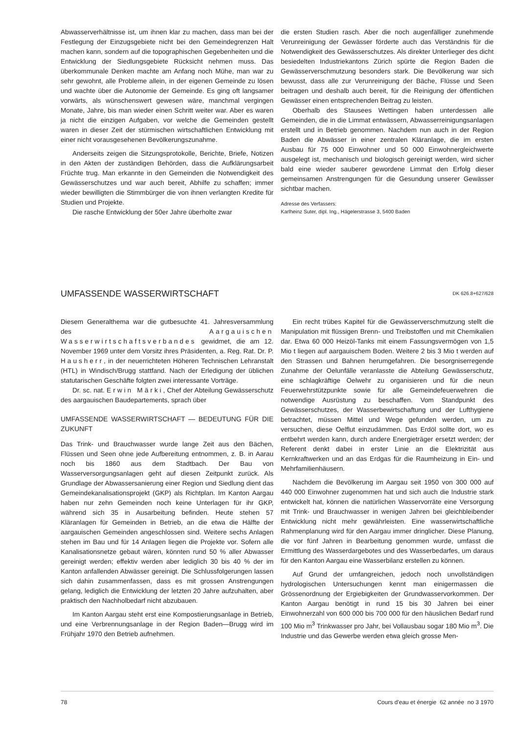Abwasserverhältnisse ist, um ihnen klar zu machen, dass man bei der Festlegung der Einzugsgebiete nicht bei den Gemeindegrenzen Halt machen kann, sondern auf die topographischen Gegebenheiten und die Entwicklung der Siedlungsgebiete Rücksicht nehmen muss. Das überkommunale Denken machte am Anfang noch Mühe, man war zu sehr gewohnt, alle Probleme allein, in der eigenen Gemeinde zu lösen und wachte über die Autonomie der Gemeinde. Es ging oft langsamer vorwärts, als wünschenswert gewesen wäre, manchmal vergingen Monate, Jahre, bis man wieder einen Schritt weiter war. Aber es waren ja nicht die einzigen Aufgaben, vor welche die Gemeinden gestellt waren in dieser Zeit der stürmischen wirtschaftlichen Entwicklung mit einer nicht vorausgesehenen Bevölkerungszunahme.
Anderseits zeigen die Sitzungsprotokolle, Berichte, Briefe, Notizen in den Akten der zuständigen Behörden, dass die Aufklärungsarbeit Früchte trug. Man erkannte in den Gemeinden die Notwendigkeit des Gewässerschutzes und war auch bereit, Abhilfe zu schaffen; immer wieder bewilligten die Stimmbürger die von ihnen verlangten Kredite für Studien und Projekte.
Die rasche Entwicklung der 50er Jahre überholte zwar
die ersten Studien rasch. Aber die noch augenfälliger zunehmende Verunreinigung der Gewässer förderte auch das Verständnis für die Notwendigkeit des Gewässerschutzes. Als direkter Unterlieger des dicht besiedelten Industriekantons Zürich spürte die Region Baden die Gewässerverschmutzung besonders stark. Die Bevölkerung war sich bewusst, dass alle zur Verunreinigung der Bäche, Flüsse und Seen beitragen und deshalb auch bereit, für die Reinigung der öffentlichen Gewässer einen entsprechenden Beitrag zu leisten.
Oberhalb des Stausees Wettingen haben unterdessen alle Gemeinden, die in die Limmat entwässern, Abwasserreinigungsanlagen erstellt und in Betrieb genommen. Nachdem nun auch in der Region Baden die Abwässer in einer zentralen Kläranlage, die im ersten Ausbau für 75 000 Einwohner und 50 000 Einwohnergleichwerte ausgelegt ist, mechanisch und biologisch gereinigt werden, wird sicher bald eine wieder sauberer gewordene Limmat den Erfolg dieser gemeinsamen Anstrengungen für die Gesundung unserer Gewässer sichtbar machen.
Adresse des Verfassers:
Karlheinz Suter, dipl. Ing., Hägelerstrasse 3, 5400 Baden
UMFASSENDE WASSERWIRTSCHAFT DK 626.8+627/628
Diesem Generalthema war die gutbesuchte 41. Jahresversammlung des Aargauischen Wasserwirtschaftsverbandes gewidmet, die am 12. November 1969 unter dem Vorsitz ihres Präsidenten, a. Reg. Rat. Dr. P. Hausherr, in der neuerrichteten Höheren Technischen Lehranstalt (HTL) in Windisch/Brugg stattfand. Nach der Erledigung der üblichen statutarischen Geschäfte folgten zwei interessante Vorträge.
Dr. sc. nat. Erwin Märki, Chef der Abteilung Gewässerschutz des aargauischen Baudepartements, sprach über
UMFASSENDE WASSERWIRTSCHAFT — BEDEUTUNG FÜR DIE ZUKUNFT
Das Trink- und Brauchwasser wurde lange Zeit aus den Bächen, Flüssen und Seen ohne jede Aufbereitung entnommen, z. B. in Aarau noch bis 1860 aus dem Stadtbach. Der Bau von Wasserversorgungsanlagen geht auf diesen Zeitpunkt zurück. Als Grundlage der Abwassersanierung einer Region und Siedlung dient das Gemeindekanalisationsprojekt (GKP) als Richtplan. Im Kanton Aargau haben nur zehn Gemeinden noch keine Unterlagen für ihr GKP, während sich 35 in Ausarbeitung befinden. Heute stehen 57 Kläranlagen für Gemeinden in Betrieb, an die etwa die Hälfte der aargauischen Gemeinden angeschlossen sind. Weitere sechs Anlagen stehen im Bau und für 14 Anlagen liegen die Projekte vor. Sofern alle Kanalisationsnetze gebaut wären, könnten rund 50 % aller Abwasser gereinigt werden; effektiv werden aber lediglich 30 bis 40 % der im Kanton anfallenden Abwässer gereinigt. Die Schlussfolgerungen lassen sich dahin zusammenfassen, dass es mit grossen Anstrengungen gelang, lediglich die Entwicklung der letzten 20 Jahre aufzuhalten, aber praktisch den Nachholbedarf nicht abzubauen.
Im Kanton Aargau steht erst eine Kompostierungsanlage in Betrieb, und eine Verbrennungsanlage in der Region Baden—Brugg wird im Frühjahr 1970 den Betrieb aufnehmen.
Ein recht trübes Kapitel für die Gewässerverschmutzung stellt die Manipulation mit flüssigen Brenn- und Treibstoffen und mit Chemikalien dar. Etwa 60 000 Heizöl-Tanks mit einem Fassungsvermögen von 1,5 Mio t liegen auf aargauischem Boden. Weitere 2 bis 3 Mio t werden auf den Strassen und Bahnen herumgefahren. Die besorgniserregende Zunahme der Oelunfälle veranlasste die Abteilung Gewässerschutz, eine schlagkräftige Oelwehr zu organisieren und für die neun Feuerwehrstützpunkte sowie für alle Gemeindefeuerwehren die notwendige Ausrüstung zu beschaffen. Vom Standpunkt des Gewässerschutzes, der Wasserbewirtschaftung und der Lufthygiene betrachtet, müssen Mittel und Wege gefunden werden, um zu versuchen, diese Oelflut einzudämmen. Das Erdöl sollte dort, wo es entbehrt werden kann, durch andere Energieträger ersetzt werden; der Referent denkt dabei in erster Linie an die Elektrizität aus Kernkraftwerken und an das Erdgas für die Raumheizung in Ein- und Mehrfamilienhäusern.
Nachdem die Bevölkerung im Aargau seit 1950 von 300 000 auf 440 000 Einwohner zugenommen hat und sich auch die Industrie stark entwickelt hat, können die natürlichen Wasservorräte eine Versorgung mit Trink- und Brauchwasser in wenigen Jahren bei gleichbleibender Entwicklung nicht mehr gewährleisten. Eine wasserwirtschaftliche Rahmenplanung wird für den Aargau immer dringlicher. Diese Planung, die vor fünf Jahren in Bearbeitung genommen wurde, umfasst die Ermittlung des Wasserdargebotes und des Wasserbedarfes, um daraus für den Kanton Aargau eine Wasserbilanz erstellen zu können.
Auf Grund der umfangreichen, jedoch noch unvollständigen hydrologischen Untersuchungen kennt man einigermassen die Grössenordnung der Ergiebigkeiten der Grundwasservorkommen. Der Kanton Aargau benötigt in rund 15 bis 30 Jahren bei einer Einwohnerzahl von 600 000 bis 700 000 für den häuslichen Bedarf rund 100 Mio m<sup>3</sup> Trinkwasser pro Jahr, bei Vollausbau sogar 180 Mio m<sup>3</sup>. Die Industrie und das Gewerbe werden etwa gleich grosse Men-
78 Cours d'eau et énergie 62 année no 3 1970